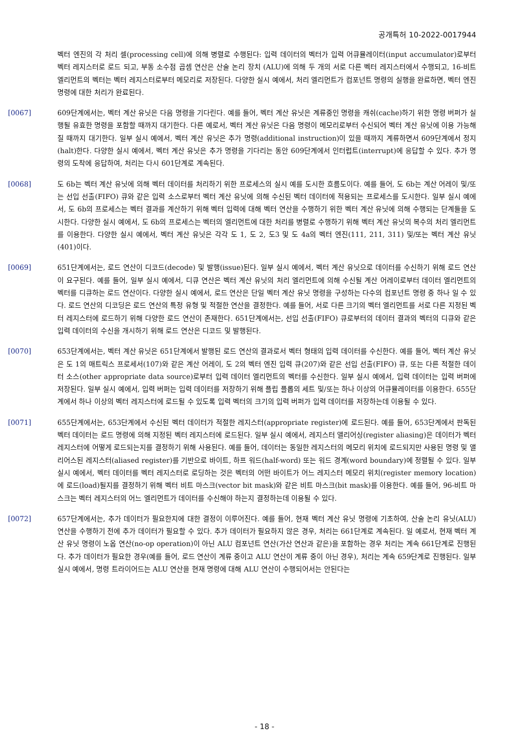공개특허 10-2022-0017944
벡터 엔진의 각 처리 셀(processing cell)에 의해 병렬로 수행된다: 입력 데이터의 벡터가 입력 어큐뮬레이터(input accumulator)로부터 벡터 레지스터로 로드 되고, 부동 소수점 곱셈 연산은 산술 논리 장치 (ALU)에 의해 두 개의 서로 다른 벡터 레지스터에서 수행되고, 16-비트 엘리먼트의 벡터는 벡터 레지스터로부터 메모리로 저장된다. 다양한 실시 예에서, 처리 엘리먼트가 컴포넌트 명령의 실행을 완료하면, 벡터 엔진 명령에 대한 처리가 완료된다.
[0067]
609단계에서는, 벡터 계산 유닛은 다음 명령을 기다린다. 예를 들어, 벡터 계산 유닛은 계류중인 명령을 캐쉬(cache)하기 위한 명령 버퍼가 실행될 유효한 명령을 포함할 때까지 대기한다. 다른 예로서, 벡터 계산 유닛은 다음 명령이 메모리로부터 수신되어 벡터 계산 유닛에 이용 가능해질 때까지 대기한다. 일부 실시 예에서, 벡터 계산 유닛은 추가 명령(additional instruction)이 있을 때까지 계류하면서 609단계에서 정지(halt)한다. 다양한 실시 예에서, 벡터 계산 유닛은 추가 명령을 기다리는 동안 609단계에서 인터럽트(interrupt)에 응답할 수 있다. 추가 명령의 도착에 응답하여, 처리는 다시 601단계로 계속된다.
[0068]
도 6b는 벡터 계산 유닛에 의해 벡터 데이터를 처리하기 위한 프로세스의 실시 예를 도시한 흐름도이다. 예를 들어, 도 6b는 계산 어레이 및/또는 선입 선출(FIFO) 큐와 같은 입력 소스로부터 벡터 계산 유닛에 의해 수신된 벡터 데이터에 적용되는 프로세스를 도시한다. 일부 실시 예에서, 도 6b의 프로세스는 벡터 결과를 계산하기 위해 벡터 입력에 대해 벡터 연산을 수행하기 위한 벡터 계산 유닛에 의해 수행되는 단계들을 도시한다. 다양한 실시 예에서, 도 6b의 프로세스는 벡터의 엘리먼트에 대한 처리를 병렬로 수행하기 위해 벡터 계산 유닛의 복수의 처리 엘리먼트를 이용한다. 다양한 실시 예에서, 벡터 계산 유닛은 각각 도 1, 도 2, 도3 및 도 4a의 벡터 엔진(111, 211, 311) 및/또는 벡터 계산 유닛(401)이다.
[0069]
651단계에서는, 로드 연산이 디코드(decode) 및 발행(issue)된다. 일부 실시 예에서, 벡터 계산 유닛으로 데이터를 수신하기 위해 로드 연산이 요구된다. 예를 들어, 일부 실시 예에서, 디큐 연산은 벡터 계산 유닛의 처리 엘리먼트에 의해 수신될 계산 어레이로부터 데이터 엘리먼트의 벡터를 디큐하는 로드 연산이다. 다양한 실시 예에서, 로드 연산은 단일 벡터 계산 유닛 명령을 구성하는 다수의 컴포넌트 명령 중 하나 일 수 있다. 로드 연산의 디코딩은 로드 연산의 특정 유형 및 적절한 연산을 결정한다. 예를 들어, 서로 다른 크기의 벡터 엘리먼트를 서로 다른 지정된 벡터 레지스터에 로드하기 위해 다양한 로드 연산이 존재한다. 651단계에서는, 선입 선출(FIFO) 큐로부터의 데이터 결과의 벡터의 디큐와 같은 입력 데이터의 수신을 개시하기 위해 로드 연산은 디코드 및 발행된다.
[0070]
653단계에서는, 벡터 계산 유닛은 651단계에서 발행된 로드 연산의 결과로서 벡터 형태의 입력 데이터를 수신한다. 예를 들어, 벡터 계산 유닛은 도 1의 매트릭스 프로세서(107)와 같은 계산 어레이, 도 2의 벡터 엔진 입력 큐(207)와 같은 선입 선출(FIFO) 큐, 또는 다른 적절한 데이터 소스(other appropriate data source)로부터 입력 데이터 엘리먼트의 벡터를 수신한다. 일부 실시 예에서, 입력 데이터는 입력 버퍼에 저장된다. 일부 실시 예에서, 입력 버퍼는 입력 데이터를 저장하기 위해 플립 플롭의 세트 및/또는 하나 이상의 어큐뮬레이터를 이용한다. 655단계에서 하나 이상의 벡터 레지스터에 로드될 수 있도록 입력 벡터의 크기의 입력 버퍼가 입력 데이터를 저장하는데 이용될 수 있다.
[0071]
655단계에서는, 653단계에서 수신된 벡터 데이터가 적절한 레지스터(appropriate register)에 로드된다. 예를 들어, 653단계에서 판독된 벡터 데이터는 로드 명령에 의해 지정된 벡터 레지스터에 로드된다. 일부 실시 예에서, 레지스터 앨리어싱(register aliasing)은 데이터가 벡터 레지스터에 어떻게 로드되는지를 결정하기 위해 사용된다. 예를 들어, 데이터는 동일한 레지스터의 메모리 위치에 로드되지만 사용된 명령 및 앨리어스된 레지스터(aliased register)를 기반으로 바이트, 하프 워드(half-word) 또는 워드 경계(word boundary)에 정렬될 수 있다. 일부 실시 예에서, 벡터 데이터를 벡터 레지스터로 로딩하는 것은 벡터의 어떤 바이트가 어느 레지스터 메모리 위치(register memory location)에 로드(load)될지를 결정하기 위해 벡터 비트 마스크(vector bit mask)와 같은 비트 마스크(bit mask)를 이용한다. 예를 들어, 96-비트 마스크는 벡터 레지스터의 어느 엘리먼트가 데이터를 수신해야 하는지 결정하는데 이용될 수 있다.
[0072]
657단계에서는, 추가 데이터가 필요한지에 대한 결정이 이루어진다. 예를 들어, 현재 벡터 계산 유닛 명령에 기초하여, 산술 논리 유닛(ALU) 연산을 수행하기 전에 추가 데이터가 필요할 수 있다. 추가 데이터가 필요하지 않은 경우, 처리는 661단계로 계속된다. 일 예로서, 현재 벡터 계산 유닛 명령이 노옵 연산(no-op operation)이 아닌 ALU 컴포넌트 연산(가산 연산과 같은)을 포함하는 경우 처리는 계속 661단계로 진행된다. 추가 데이터가 필요한 경우(예를 들어, 로드 연산이 계류 중이고 ALU 연산이 계류 중이 아닌 경우), 처리는 계속 659단계로 진행된다. 일부 실시 예에서, 명령 트라이어드는 ALU 연산을 현재 명령에 대해 ALU 연산이 수행되어서는 안된다는
- 18 -